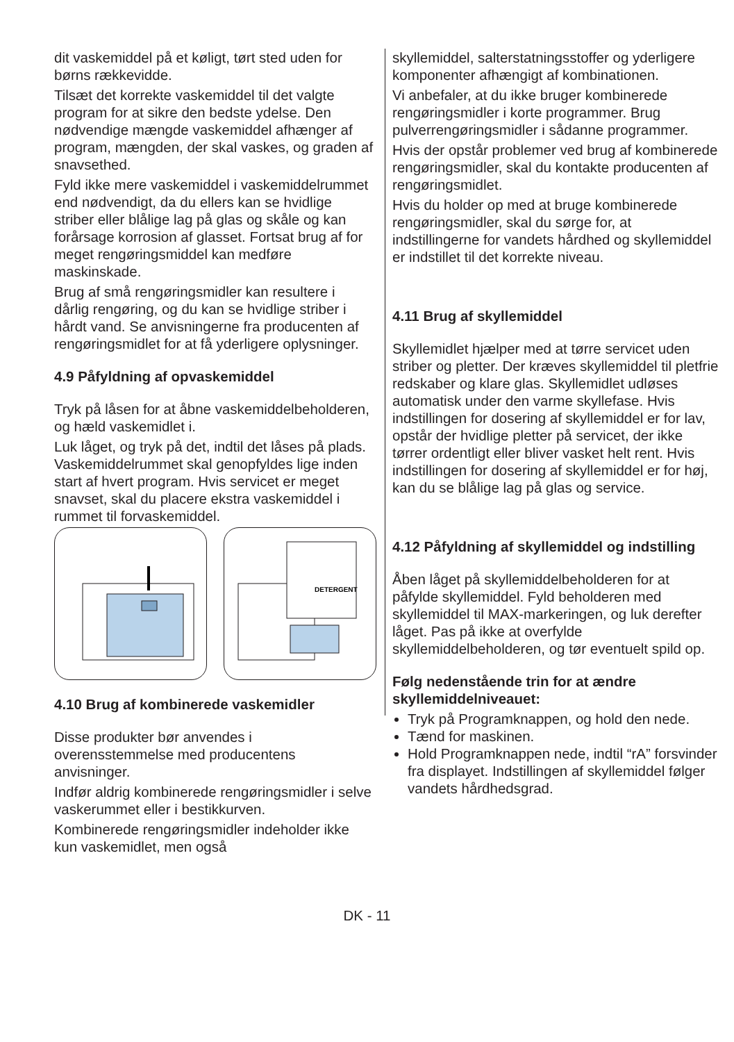dit vaskemiddel på et køligt, tørt sted uden for børns rækkevidde.
Tilsæt det korrekte vaskemiddel til det valgte program for at sikre den bedste ydelse. Den nødvendige mængde vaskemiddel afhænger af program, mængden, der skal vaskes, og graden af snavsethed.
Fyld ikke mere vaskemiddel i vaskemiddelrummet end nødvendigt, da du ellers kan se hvidlige striber eller blålige lag på glas og skåle og kan forårsage korrosion af glasset. Fortsat brug af for meget rengøringsmiddel kan medføre maskinskade.
Brug af små rengøringsmidler kan resultere i dårlig rengøring, og du kan se hvidlige striber i hårdt vand. Se anvisningerne fra producenten af rengøringsmidlet for at få yderligere oplysninger.
4.9 Påfyldning af opvaskemiddel
Tryk på låsen for at åbne vaskemiddelbeholderen, og hæld vaskemidlet i.
Luk låget, og tryk på det, indtil det låses på plads. Vaskemiddelrummet skal genopfyldes lige inden start af hvert program. Hvis servicet er meget snavset, skal du placere ekstra vaskemiddel i rummet til forvaskemiddel.
DETERGENT
4.10 Brug af kombinerede vaskemidler
Disse produkter bør anvendes i overensstemmelse med producentens anvisninger.
Indfør aldrig kombinerede rengøringsmidler i selve vaskerummet eller i bestikkurven.
Kombinerede rengøringsmidler indeholder ikke kun vaskemidlet, men også
skyllemiddel, salterstatningsstoffer og yderligere komponenter afhængigt af kombinationen.
Vi anbefaler, at du ikke bruger kombinerede rengøringsmidler i korte programmer. Brug pulverrengøringsmidler i sådanne programmer.
Hvis der opstår problemer ved brug af kombinerede rengøringsmidler, skal du kontakte producenten af rengøringsmidlet.
Hvis du holder op med at bruge kombinerede rengøringsmidler, skal du sørge for, at indstillingerne for vandets hårdhed og skyllemiddel er indstillet til det korrekte niveau.
4.11 Brug af skyllemiddel
Skyllemidlet hjælper med at tørre servicet uden striber og pletter. Der kræves skyllemiddel til pletfrie redskaber og klare glas. Skyllemidlet udløses automatisk under den varme skyllefase. Hvis indstillingen for dosering af skyllemiddel er for lav, opstår der hvidlige pletter på servicet, der ikke tørrer ordentligt eller bliver vasket helt rent. Hvis indstillingen for dosering af skyllemiddel er for høj, kan du se blålige lag på glas og service.
4.12 Påfyldning af skyllemiddel og indstilling
Åben låget på skyllemiddelbeholderen for at påfylde skyllemiddel. Fyld beholderen med skyllemiddel til MAX-markeringen, og luk derefter låget. Pas på ikke at overfylde skyllemiddelbeholderen, og tør eventuelt spild op.
Følg nedenstående trin for at ændre skyllemiddelniveauet:
Tryk på Programknappen, og hold den nede.
Tænd for maskinen.
Hold Programknappen nede, indtil “rA” forsvinder fra displayet. Indstillingen af skyllemiddel følger vandets hårdhedsgrad.
DK - 11